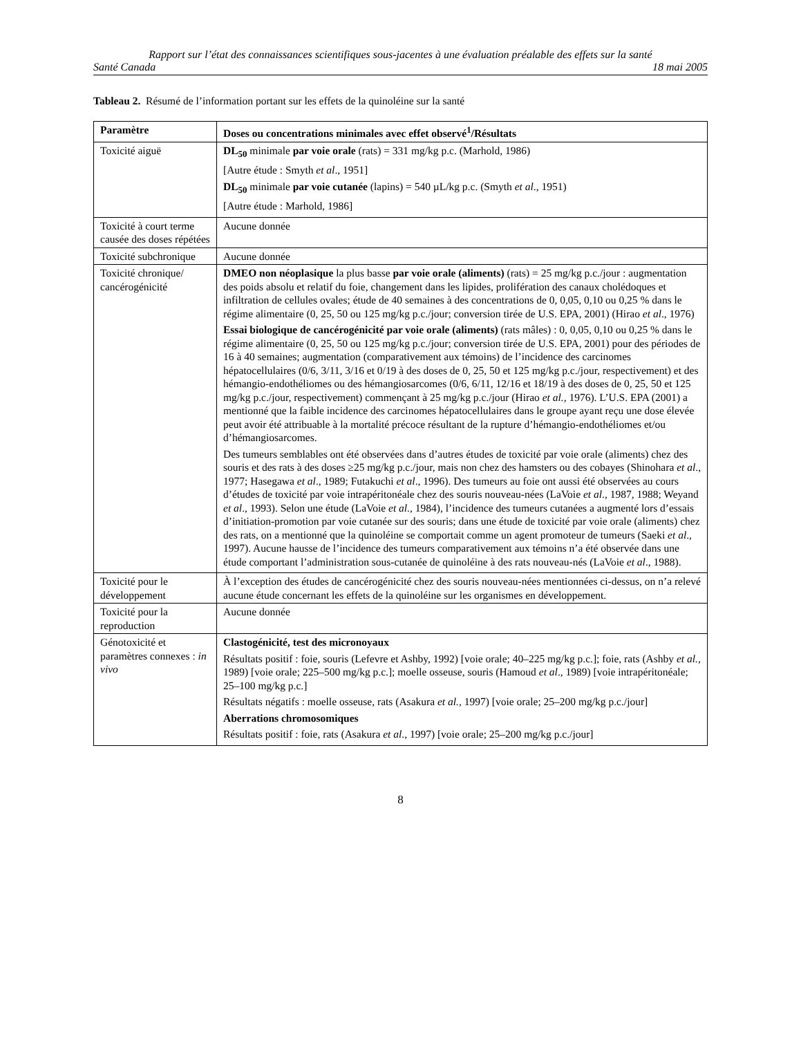Rapport sur l’état des connaissances scientifiques sous-jacentes à une évaluation préalable des effets sur la santé
Santé Canada 18 mai 2005
Tableau 2. Résumé de l’information portant sur les effets de la quinoléine sur la santé
| Paramètre | Doses ou concentrations minimales avec effet observé<sup>1</sup>/Résultats |
| --- | --- |
| Toxicité aiguë | DL<sub>50</sub> minimale par voie orale (rats) = 331 mg/kg p.c. (Marhold, 1986) [Autre étude : Smyth et al ., 1951] DL<sub>50</sub> minimale par voie cutanée (lapins) = 540 µL/kg p.c. (Smyth et al ., 1951) [Autre étude : Marhold, 1986] |
| Toxicité à court terme causée des doses répétées | Aucune donnée |
| Toxicité subchronique | Aucune donnée |
| Toxicité chronique/ cancérogénicité | DMEO non néoplasique la plus basse par voie orale (aliments) (rats) = 25 mg/kg p.c./jour : augmentation des poids absolu et relatif du foie, changement dans les lipides, prolifération des canaux cholédoques et infiltration de cellules ovales; étude de 40 semaines à des concentrations de 0, 0,05, 0,10 ou 0,25 % dans le régime alimentaire (0, 25, 50 ou 125 mg/kg p.c./jour; conversion tirée de U.S. EPA, 2001) (Hirao et al ., 1976) Essai biologique de cancérogénicité par voie orale (aliments) (rats mâles) : 0, 0,05, 0,10 ou 0,25 % dans le régime alimentaire (0, 25, 50 ou 125 mg/kg p.c./jour; conversion tirée de U.S. EPA, 2001) pour des périodes de 16 à 40 semaines; augmentation (comparativement aux témoins) de l’incidence des carcinomes hépatocellulaires (0/6, 3/11, 3/16 et 0/19 à des doses de 0, 25, 50 et 125 mg/kg p.c./jour, respectivement) et des hémangio-endothéliomes ou des hémangiosarcomes (0/6, 6/11, 12/16 et 18/19 à des doses de 0, 25, 50 et 125 mg/kg p.c./jour, respectivement) commençant à 25 mg/kg p.c./jour (Hirao et al., 1976). L’U.S. EPA (2001) a mentionné que la faible incidence des carcinomes hépatocellulaires dans le groupe ayant reçu une dose élevée peut avoir été attribuable à la mortalité précoce résultant de la rupture d’hémangio-endothéliomes et/ou d’hémangiosarcomes. Des tumeurs semblables ont été observées dans d’autres études de toxicité par voie orale (aliments) chez des souris et des rats à des doses ≥25 mg/kg p.c./jour, mais non chez des hamsters ou des cobayes (Shinohara et al ., 1977; Hasegawa et al ., 1989; Futakuchi et al ., 1996). Des tumeurs au foie ont aussi été observées au cours d’études de toxicité par voie intrapéritonéale chez des souris nouveau-nées (LaVoie et al ., 1987, 1988; Weyand et al ., 1993). Selon une étude (LaVoie et al., 1984), l’incidence des tumeurs cutanées a augmenté lors d’essais d’initiation-promotion par voie cutanée sur des souris; dans une étude de toxicité par voie orale (aliments) chez des rats, on a mentionné que la quinoléine se comportait comme un agent promoteur de tumeurs (Saeki et al ., 1997). Aucune hausse de l’incidence des tumeurs comparativement aux témoins n’a été observée dans une étude comportant l’administration sous-cutanée de quinoléine à des rats nouveau-nés (LaVoie et al ., 1988). |
| Toxicité pour le développement | À l’exception des études de cancérogénicité chez des souris nouveau-nées mentionnées ci-dessus, on n’a relevé aucune étude concernant les effets de la quinoléine sur les organismes en développement. |
| Toxicité pour la reproduction | Aucune donnée |
| Génotoxicité et paramètres connexes : in vivo | Clastogénicité, test des micronoyaux Résultats positif : foie, souris (Lefevre et Ashby, 1992) [voie orale; 40–225 mg/kg p.c.]; foie, rats (Ashby et al., 1989) [voie orale; 225–500 mg/kg p.c.]; moelle osseuse, souris (Hamoud et al ., 1989) [voie intrapéritonéale; 25–100 mg/kg p.c.] Résultats négatifs : moelle osseuse, rats (Asakura et al., 1997) [voie orale; 25–200 mg/kg p.c./jour] Aberrations chromosomiques Résultats positif : foie, rats (Asakura et al ., 1997) [voie orale; 25–200 mg/kg p.c./jour] |
8